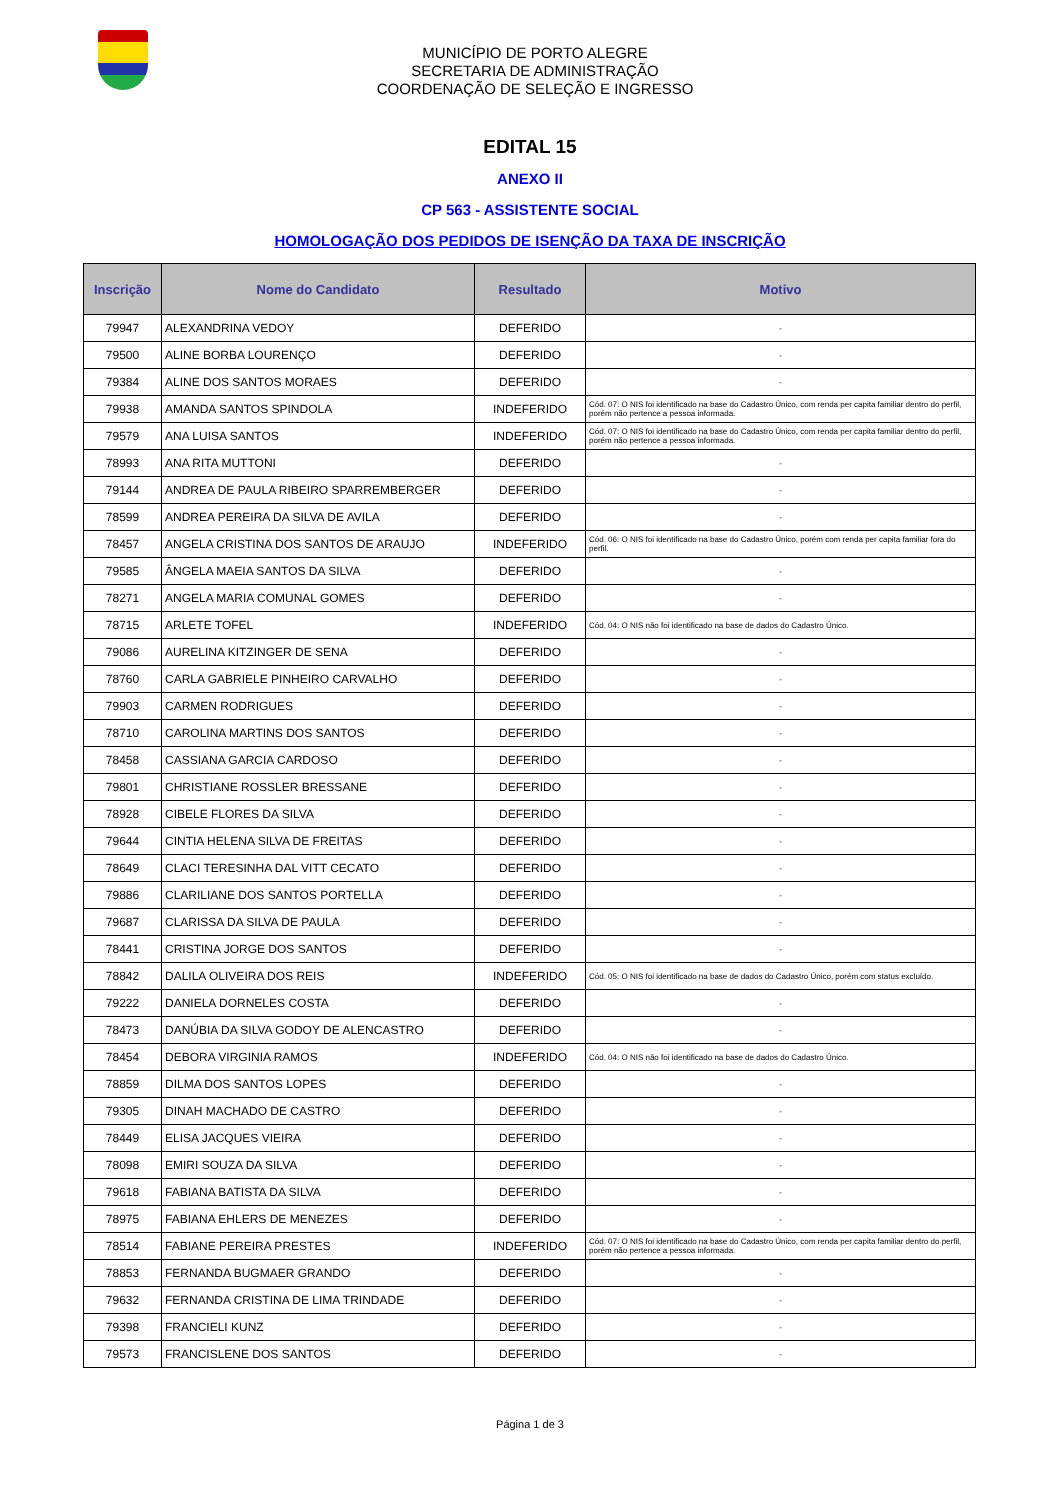MUNICÍPIO DE PORTO ALEGRE
SECRETARIA DE ADMINISTRAÇÃO
COORDENAÇÃO DE SELEÇÃO E INGRESSO
EDITAL 15
ANEXO II
CP 563 - ASSISTENTE SOCIAL
HOMOLOGAÇÃO DOS PEDIDOS DE ISENÇÃO DA TAXA DE INSCRIÇÃO
| Inscrição | Nome do Candidato | Resultado | Motivo |
| --- | --- | --- | --- |
| 79947 | ALEXANDRINA VEDOY | DEFERIDO | - |
| 79500 | ALINE BORBA LOURENÇO | DEFERIDO | - |
| 79384 | ALINE DOS SANTOS MORAES | DEFERIDO | - |
| 79938 | AMANDA SANTOS SPINDOLA | INDEFERIDO | Cód. 07: O NIS foi identificado na base do Cadastro Único, com renda per capita familiar dentro do perfil, porém não pertence a pessoa informada. |
| 79579 | ANA LUISA SANTOS | INDEFERIDO | Cód. 07: O NIS foi identificado na base do Cadastro Único, com renda per capita familiar dentro do perfil, porém não pertence a pessoa informada. |
| 78993 | ANA RITA MUTTONI | DEFERIDO | - |
| 79144 | ANDREA DE PAULA RIBEIRO SPARREMBERGER | DEFERIDO | - |
| 78599 | ANDREA PEREIRA DA SILVA DE AVILA | DEFERIDO | - |
| 78457 | ANGELA CRISTINA DOS SANTOS DE ARAUJO | INDEFERIDO | Cód. 06: O NIS foi identificado na base do Cadastro Único, porém com renda per capita familiar fora do perfil. |
| 79585 | ÂNGELA MAEIA SANTOS DA SILVA | DEFERIDO | - |
| 78271 | ANGELA MARIA COMUNAL GOMES | DEFERIDO | - |
| 78715 | ARLETE TOFEL | INDEFERIDO | Cód. 04: O NIS não foi identificado na base de dados do Cadastro Único. |
| 79086 | AURELINA KITZINGER DE SENA | DEFERIDO | - |
| 78760 | CARLA GABRIELE PINHEIRO CARVALHO | DEFERIDO | - |
| 79903 | CARMEN RODRIGUES | DEFERIDO | - |
| 78710 | CAROLINA MARTINS DOS SANTOS | DEFERIDO | - |
| 78458 | CASSIANA GARCIA CARDOSO | DEFERIDO | - |
| 79801 | CHRISTIANE ROSSLER BRESSANE | DEFERIDO | - |
| 78928 | CIBELE FLORES DA SILVA | DEFERIDO | - |
| 79644 | CINTIA HELENA SILVA DE FREITAS | DEFERIDO | - |
| 78649 | CLACI TERESINHA DAL VITT CECATO | DEFERIDO | - |
| 79886 | CLARILIANE DOS SANTOS PORTELLA | DEFERIDO | - |
| 79687 | CLARISSA DA SILVA DE PAULA | DEFERIDO | - |
| 78441 | CRISTINA JORGE DOS SANTOS | DEFERIDO | - |
| 78842 | DALILA OLIVEIRA DOS REIS | INDEFERIDO | Cód. 05: O NIS foi identificado na base de dados do Cadastro Único, porém com status excluído. |
| 79222 | DANIELA DORNELES COSTA | DEFERIDO | - |
| 78473 | DANÚBIA DA SILVA GODOY DE ALENCASTRO | DEFERIDO | - |
| 78454 | DEBORA VIRGINIA RAMOS | INDEFERIDO | Cód. 04: O NIS não foi identificado na base de dados do Cadastro Único. |
| 78859 | DILMA DOS SANTOS LOPES | DEFERIDO | - |
| 79305 | DINAH MACHADO DE CASTRO | DEFERIDO | - |
| 78449 | ELISA JACQUES VIEIRA | DEFERIDO | - |
| 78098 | EMIRI SOUZA DA SILVA | DEFERIDO | - |
| 79618 | FABIANA BATISTA DA SILVA | DEFERIDO | - |
| 78975 | FABIANA EHLERS DE MENEZES | DEFERIDO | - |
| 78514 | FABIANE PEREIRA PRESTES | INDEFERIDO | Cód. 07: O NIS foi identificado na base do Cadastro Único, com renda per capita familiar dentro do perfil, porém não pertence a pessoa informada. |
| 78853 | FERNANDA BUGMAER GRANDO | DEFERIDO | - |
| 79632 | FERNANDA CRISTINA DE LIMA TRINDADE | DEFERIDO | - |
| 79398 | FRANCIELI KUNZ | DEFERIDO | - |
| 79573 | FRANCISLENE DOS SANTOS | DEFERIDO | - |
Página 1 de 3